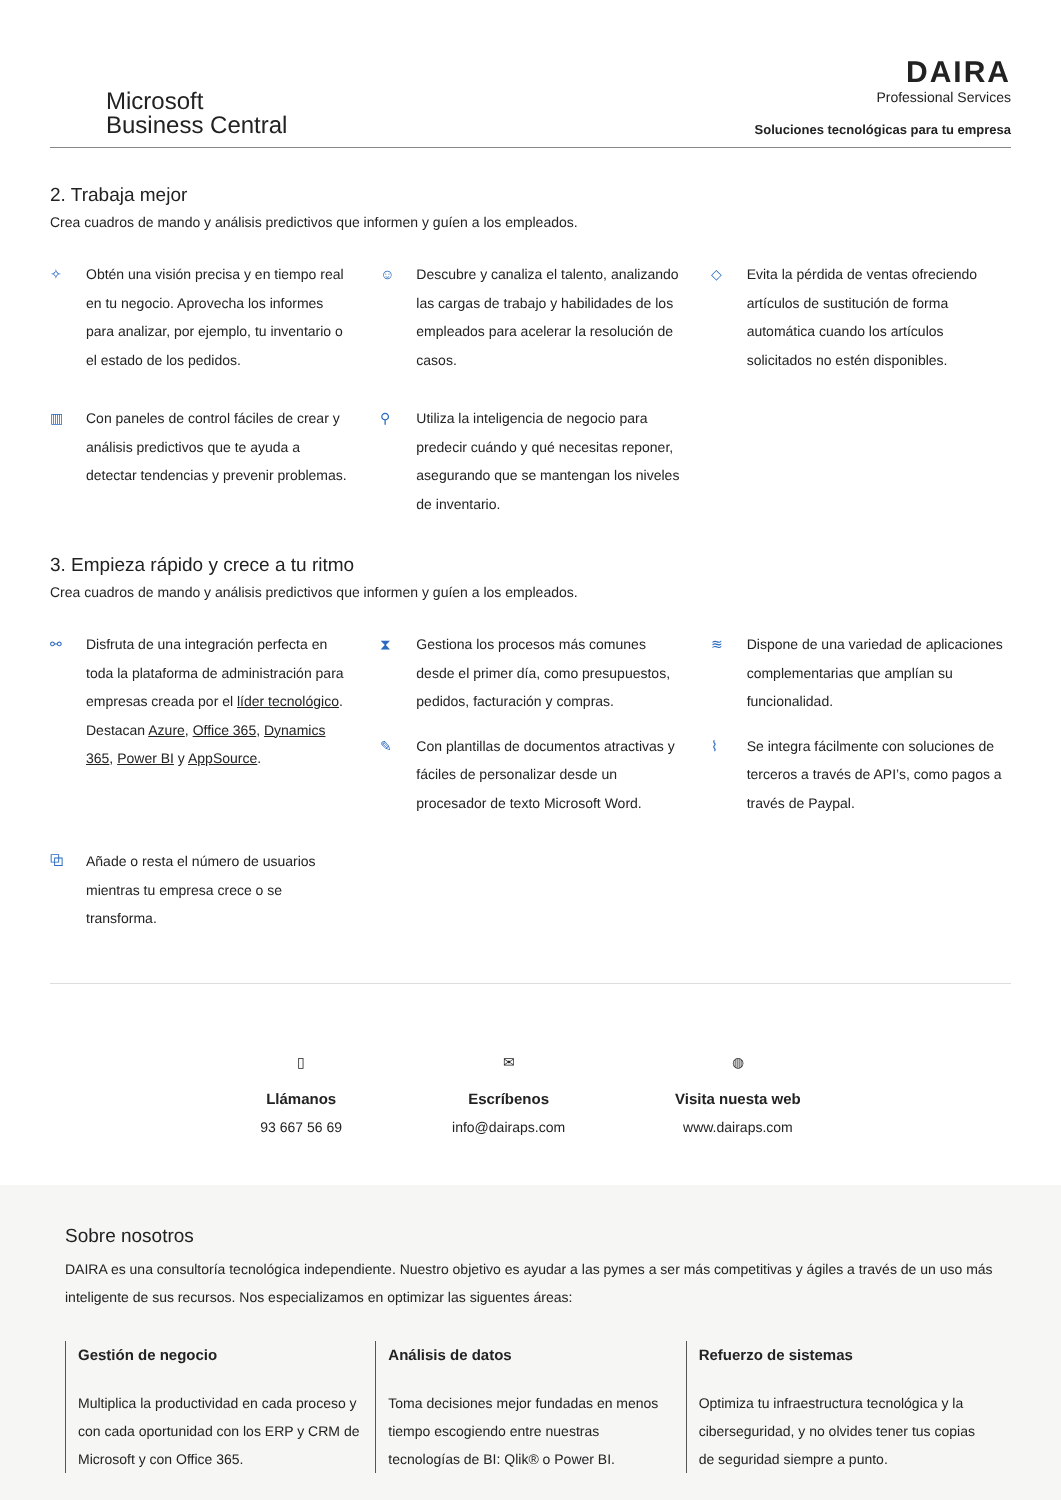Microsoft
Business Central
DAIRA
Professional Services
Soluciones tecnológicas para tu empresa
2. Trabaja mejor
Crea cuadros de mando y análisis predictivos que informen y guíen a los empleados.
✧ Obtén una visión precisa y en tiempo real en tu negocio. Aprovecha los informes para analizar, por ejemplo, tu inventario o el estado de los pedidos.
☺ Descubre y canaliza el talento, analizando las cargas de trabajo y habilidades de los empleados para acelerar la resolución de casos.
◇ Evita la pérdida de ventas ofreciendo artículos de sustitución de forma automática cuando los artículos solicitados no estén disponibles.
▥ Con paneles de control fáciles de crear y análisis predictivos que te ayuda a detectar tendencias y prevenir problemas.
⚲ Utiliza la inteligencia de negocio para predecir cuándo y qué necesitas reponer, asegurando que se mantengan los niveles de inventario.
3. Empieza rápido y crece a tu ritmo
Crea cuadros de mando y análisis predictivos que informen y guíen a los empleados.
⚯ Disfruta de una integración perfecta en toda la plataforma de administración para empresas creada por el líder tecnológico. Destacan Azure, Office 365, Dynamics 365, Power BI y AppSource.
⧗ Gestiona los procesos más comunes desde el primer día, como presupuestos, pedidos, facturación y compras.
✎ Con plantillas de documentos atractivas y fáciles de personalizar desde un procesador de texto Microsoft Word.
≋ Dispone de una variedad de aplicaciones complementarias que amplían su funcionalidad.
⌇ Se integra fácilmente con soluciones de terceros a través de API’s, como pagos a través de Paypal.
⧉ Añade o resta el número de usuarios mientras tu empresa crece o se transforma.
▯
Llámanos
93 667 56 69
✉
Escríbenos
info@dairaps.com
◍
Visita nuesta web
www.dairaps.com
Sobre nosotros
DAIRA es una consultoría tecnológica independiente. Nuestro objetivo es ayudar a las pymes a ser más competitivas y ágiles a través de un uso más inteligente de sus recursos. Nos especializamos en optimizar las siguentes áreas:
Gestión de negocio
Multiplica la productividad en cada proceso y con cada oportunidad con los ERP y CRM de Microsoft y con Office 365.
Análisis de datos
Toma decisiones mejor fundadas en menos tiempo escogiendo entre nuestras tecnologías de BI: Qlik® o Power BI.
Refuerzo de sistemas
Optimiza tu infraestructura tecnológica y la ciberseguridad, y no olvides tener tus copias de seguridad siempre a punto.